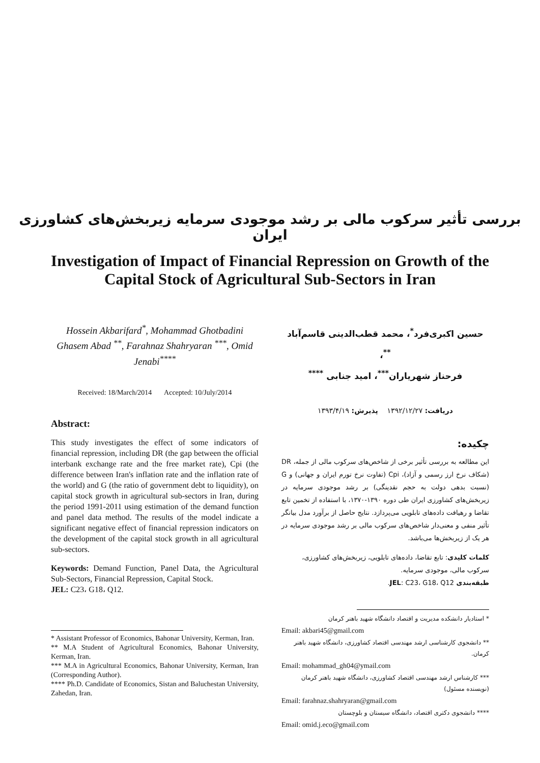بررسی تأثیر سرکوب مالی بر رشد موجودی سرمایه زیربخش‌های کشاورزی ایران
Investigation of Impact of Financial Repression on Growth of the
Capital Stock of Agricultural Sub-Sectors in Iran
Hossein Akbarifard<sup>*</sup>, Mohammad Ghotbadini Ghasem Abad <sup>**</sup>, Farahnaz Shahryaran <sup>***</sup>, Omid Jenabi<sup>****</sup>
Received: 18/March/2014 Accepted: 10/July/2014
Abstract:
This study investigates the effect of some indicators of financial repression, including DR (the gap between the official interbank exchange rate and the free market rate), Cpi (the difference between Iran's inflation rate and the inflation rate of the world) and G (the ratio of government debt to liquidity), on capital stock growth in agricultural sub-sectors in Iran, during the period 1991-2011 using estimation of the demand function and panel data method. The results of the model indicate a significant negative effect of financial repression indicators on the development of the capital stock growth in all agricultural sub-sectors.
Keywords: Demand Function, Panel Data, the Agricultural Sub-Sectors, Financial Repression, Capital Stock.
JEL: C23، G18، Q12.
* Assistant Professor of Economics, Bahonar University, Kerman, Iran.
** M.A Student of Agricultural Economics, Bahonar University, Kerman, Iran.
*** M.A in Agricultural Economics, Bahonar University, Kerman, Iran (Corresponding Author).
**** Ph.D. Candidate of Economics, Sistan and Baluchestan University, Zahedan, Iran.
حسین اکبری‌فرد<sup>*</sup>، محمد قطب‌الدینی قاسم‌آباد <sup>**</sup>،
فرحناز شهریاران<sup>***</sup>، امید جنابی <sup>****</sup>
دریافت: ۱۳۹۲/۱۲/۲۷ پذیرش: ۱۳۹۳/۴/۱۹
چکیده:
این مطالعه به بررسی تأثیر برخی از شاخص‌های سرکوب مالی از جمله، DR (شکاف نرخ ارز رسمی و آزاد)، Cpi (تفاوت نرخ تورم ایران و جهانی) و G (نسبت بدهی دولت به حجم نقدینگی) بر رشد موجودی سرمایه در زیربخش‌های کشاورزی ایران طی دوره ۱۳۹۰-۱۳۷۰، با استفاده از تخمین تابع تقاضا و رهیافت داده‌های تابلویی می‌پردازد. نتایج حاصل از برآورد مدل بیانگر تأثیر منفی و معنی‌دار شاخص‌های سرکوب مالی بر رشد موجودی سرمایه در هر یک از زیربخش‌ها می‌باشد.
کلمات کلیدی: تابع تقاضا، داده‌های تابلویی، زیربخش‌های کشاورزی، سرکوب مالی، موجودی سرمایه.
طبقه‌بندی JEL: C23، G18، Q12.
* استادیار دانشکده مدیریت و اقتصاد دانشگاه شهید باهنر کرمان
Email: akbari45@gmail.com
** دانشجوی کارشناسی ارشد مهندسی اقتصاد کشاورزی، دانشگاه شهید باهنر کرمان.
Email: mohammad_gh04@ymail.com
*** کارشناس ارشد مهندسی اقتصاد کشاورزی، دانشگاه شهید باهنر کرمان (نویسنده مسئول)
Email: farahnaz.shahryaran@gmail.com
**** دانشجوی دکتری اقتصاد، دانشگاه سیستان و بلوچستان
Email: omid.j.eco@gmail.com